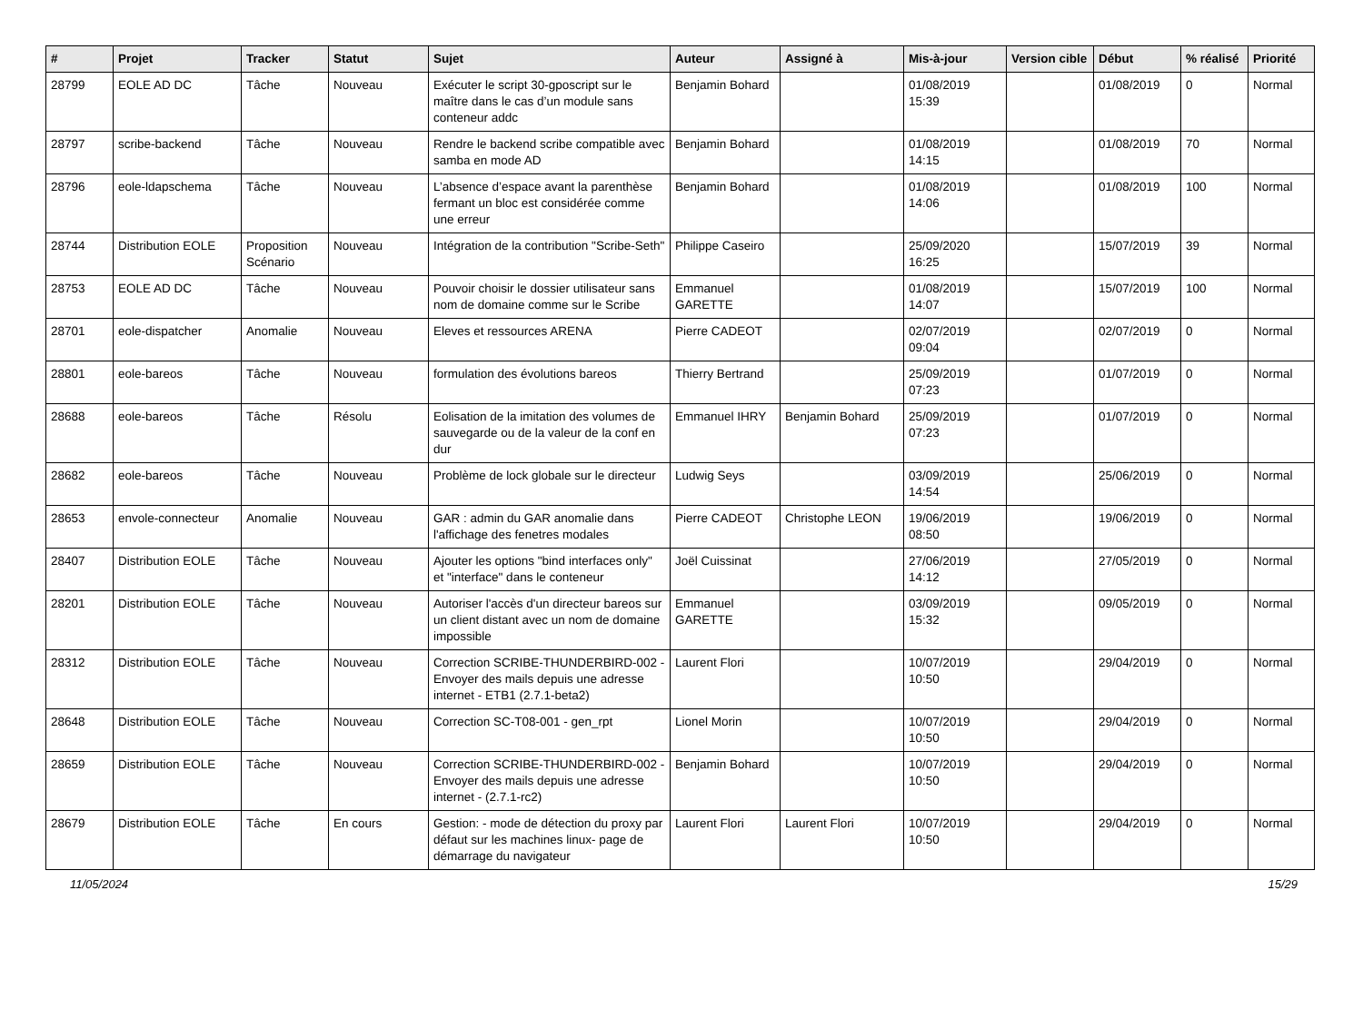| # | Projet | Tracker | Statut | Sujet | Auteur | Assigné à | Mis-à-jour | Version cible | Début | % réalisé | Priorité |
| --- | --- | --- | --- | --- | --- | --- | --- | --- | --- | --- | --- |
| 28799 | EOLE AD DC | Tâche | Nouveau | Exécuter le script 30-gposcript sur le maître dans le cas d’un module sans conteneur addc | Benjamin Bohard | | 01/08/2019 15:39 | | 01/08/2019 | 0 | Normal |
| 28797 | scribe-backend | Tâche | Nouveau | Rendre le backend scribe compatible avec samba en mode AD | Benjamin Bohard | | 01/08/2019 14:15 | | 01/08/2019 | 70 | Normal |
| 28796 | eole-ldapschema | Tâche | Nouveau | L’absence d’espace avant la parenthèse fermant un bloc est considérée comme une erreur | Benjamin Bohard | | 01/08/2019 14:06 | | 01/08/2019 | 100 | Normal |
| 28744 | Distribution EOLE | Proposition Scénario | Nouveau | Intégration de la contribution "Scribe-Seth" | Philippe Caseiro | | 25/09/2020 16:25 | | 15/07/2019 | 39 | Normal |
| 28753 | EOLE AD DC | Tâche | Nouveau | Pouvoir choisir le dossier utilisateur sans nom de domaine comme sur le Scribe | Emmanuel GARETTE | | 01/08/2019 14:07 | | 15/07/2019 | 100 | Normal |
| 28701 | eole-dispatcher | Anomalie | Nouveau | Eleves et ressources ARENA | Pierre CADEOT | | 02/07/2019 09:04 | | 02/07/2019 | 0 | Normal |
| 28801 | eole-bareos | Tâche | Nouveau | formulation des évolutions bareos | Thierry Bertrand | | 25/09/2019 07:23 | | 01/07/2019 | 0 | Normal |
| 28688 | eole-bareos | Tâche | Résolu | Eolisation de la imitation des volumes de sauvegarde ou de la valeur de la conf en dur | Emmanuel IHRY | Benjamin Bohard | 25/09/2019 07:23 | | 01/07/2019 | 0 | Normal |
| 28682 | eole-bareos | Tâche | Nouveau | Problème de lock globale sur le directeur | Ludwig Seys | | 03/09/2019 14:54 | | 25/06/2019 | 0 | Normal |
| 28653 | envole-connecteur | Anomalie | Nouveau | GAR : admin du GAR anomalie dans l'affichage des fenetres modales | Pierre CADEOT | Christophe LEON | 19/06/2019 08:50 | | 19/06/2019 | 0 | Normal |
| 28407 | Distribution EOLE | Tâche | Nouveau | Ajouter les options "bind interfaces only" et "interface" dans le conteneur | Joël Cuissinat | | 27/06/2019 14:12 | | 27/05/2019 | 0 | Normal |
| 28201 | Distribution EOLE | Tâche | Nouveau | Autoriser l'accès d'un directeur bareos sur un client distant avec un nom de domaine impossible | Emmanuel GARETTE | | 03/09/2019 15:32 | | 09/05/2019 | 0 | Normal |
| 28312 | Distribution EOLE | Tâche | Nouveau | Correction SCRIBE-THUNDERBIRD-002 - Envoyer des mails depuis une adresse internet - ETB1 (2.7.1-beta2) | Laurent Flori | | 10/07/2019 10:50 | | 29/04/2019 | 0 | Normal |
| 28648 | Distribution EOLE | Tâche | Nouveau | Correction SC-T08-001 - gen_rpt | Lionel Morin | | 10/07/2019 10:50 | | 29/04/2019 | 0 | Normal |
| 28659 | Distribution EOLE | Tâche | Nouveau | Correction SCRIBE-THUNDERBIRD-002 - Envoyer des mails depuis une adresse internet - (2.7.1-rc2) | Benjamin Bohard | | 10/07/2019 10:50 | | 29/04/2019 | 0 | Normal |
| 28679 | Distribution EOLE | Tâche | En cours | Gestion: - mode de détection du proxy par défaut sur les machines linux- page de démarrage du navigateur | Laurent Flori | Laurent Flori | 10/07/2019 10:50 | | 29/04/2019 | 0 | Normal |
11/05/2024 15/29